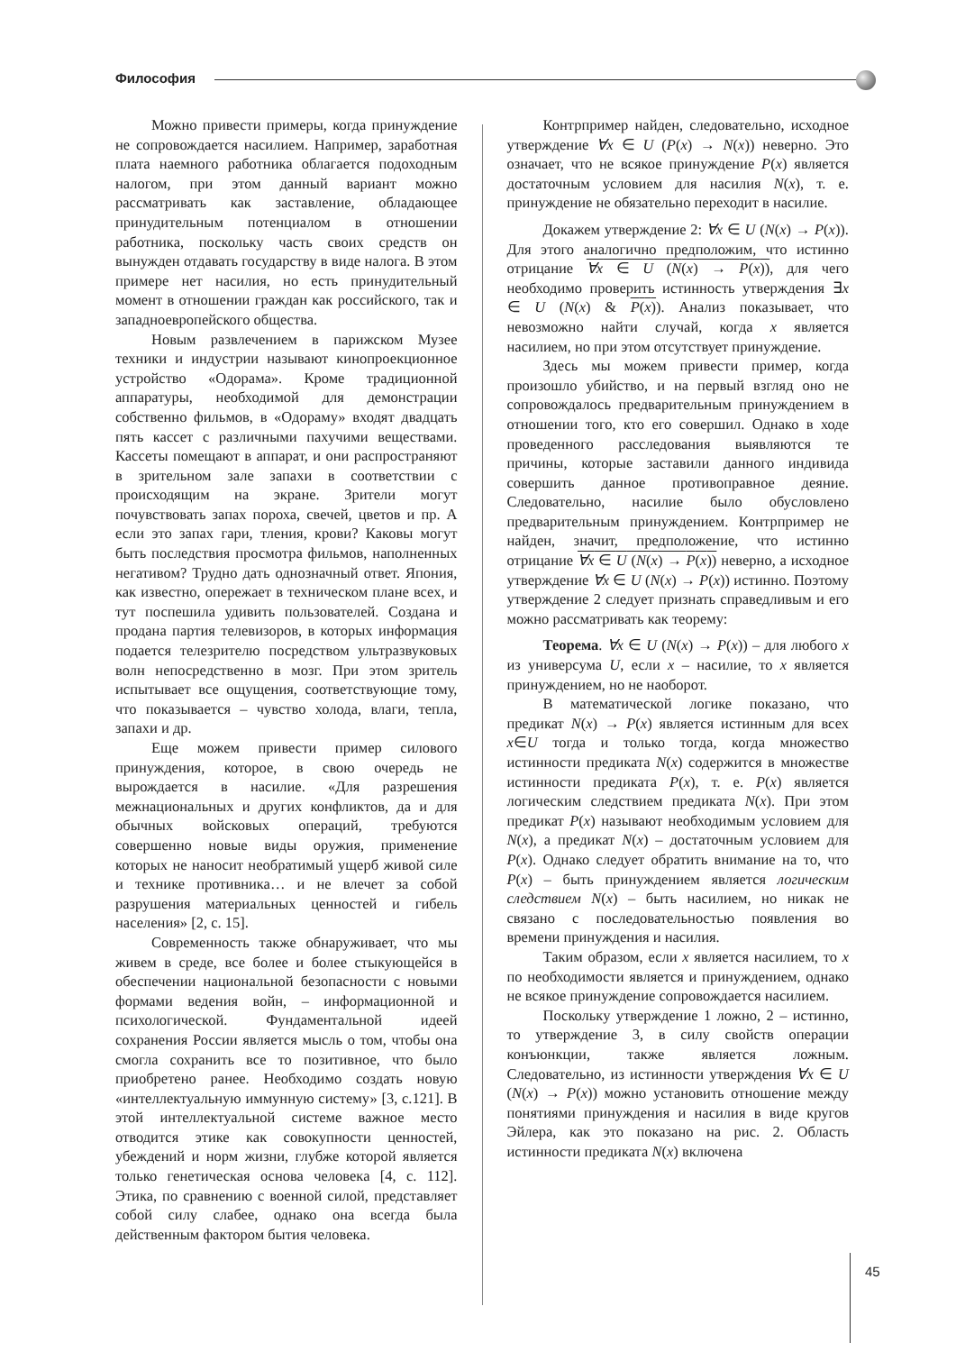Философия
Можно привести примеры, когда принуждение не сопровождается насилием. Например, заработная плата наемного работника облагается подоходным налогом, при этом данный вариант можно рассматривать как заставление, обладающее принудительным потенциалом в отношении работника, поскольку часть своих средств он вынужден отдавать государству в виде налога. В этом примере нет насилия, но есть принудительный момент в отношении граждан как российского, так и западноевропейского общества.
Новым развлечением в парижском Музее техники и индустрии называют кинопроекционное устройство «Одорама». Кроме традиционной аппаратуры, необходимой для демонстрации собственно фильмов, в «Одораму» входят двадцать пять кассет с различными пахучими веществами. Кассеты помещают в аппарат, и они распространяют в зрительном зале запахи в соответствии с происходящим на экране. Зрители могут почувствовать запах пороха, свечей, цветов и пр. А если это запах гари, тления, крови? Каковы могут быть последствия просмотра фильмов, наполненных негативом? Трудно дать однозначный ответ. Япония, как известно, опережает в техническом плане всех, и тут поспешила удивить пользователей. Создана и продана партия телевизоров, в которых информация подается телезрителю посредством ультразвуковых волн непосредственно в мозг. При этом зритель испытывает все ощущения, соответствующие тому, что показывается – чувство холода, влаги, тепла, запахи и др.
Еще можем привести пример силового принуждения, которое, в свою очередь не вырождается в насилие. «Для разрешения межнациональных и других конфликтов, да и для обычных войсковых операций, требуются совершенно новые виды оружия, применение которых не наносит необратимый ущерб живой силе и технике противника… и не влечет за собой разрушения материальных ценностей и гибель населения» [2, с. 15].
Современность также обнаруживает, что мы живем в среде, все более и более стыкующейся в обеспечении национальной безопасности с новыми формами ведения войн, – информационной и психологической. Фундаментальной идеей сохранения России является мысль о том, чтобы она смогла сохранить все то позитивное, что было приобретено ранее. Необходимо создать новую «интеллектуальную иммунную систему» [3, с.121]. В этой интеллектуальной системе важное место отводится этике как совокупности ценностей, убеждений и норм жизни, глубже которой является только генетическая основа человека [4, с. 112]. Этика, по сравнению с военной силой, представляет собой силу слабее, однако она всегда была действенным фактором бытия человека.
Контрпример найден, следовательно, исходное утверждение ∀x ∈ U (P(x) → N(x)) неверно. Это означает, что не всякое принуждение P(x) является достаточным условием для насилия N(x), т. е. принуждение не обязательно переходит в насилие.
Докажем утверждение 2: ∀x ∈ U (N(x) → P(x)). Для этого аналогично предположим, что истинно отрицание ∀x ∈ U (N(x) → P(x)), для чего необходимо проверить истинность утверждения ∃x ∈ U (N(x) & P(x)). Анализ показывает, что невозможно найти случай, когда x является насилием, но при этом отсутствует принуждение.
Здесь мы можем привести пример, когда произошло убийство, и на первый взгляд оно не сопровождалось предварительным принуждением в отношении того, кто его совершил. Однако в ходе проведенного расследования выявляются те причины, которые заставили данного индивида совершить данное противоправное деяние. Следовательно, насилие было обусловлено предварительным принуждением. Контрпример не найден, значит, предположение, что истинно отрицание ∀x ∈ U (N(x) → P(x)) неверно, а исходное утверждение ∀x ∈ U (N(x) → P(x)) истинно. Поэтому утверждение 2 следует признать справедливым и его можно рассматривать как теорему:
Теорема. ∀x ∈ U (N(x) → P(x)) – для любого x из универсума U, если x – насилие, то x является принуждением, но не наоборот.
В математической логике показано, что предикат N(x) → P(x) является истинным для всех x∈U тогда и только тогда, когда множество истинности предиката N(x) содержится в множестве истинности предиката P(x), т. е. P(x) является логическим следствием предиката N(x). При этом предикат P(x) называют необходимым условием для N(x), а предикат N(x) – достаточным условием для P(x). Однако следует обратить внимание на то, что P(x) – быть принуждением является логическим следствием N(x) – быть насилием, но никак не связано с последовательностью появления во времени принуждения и насилия.
Таким образом, если x является насилием, то x по необходимости является и принуждением, однако не всякое принуждение сопровождается насилием.
Поскольку утверждение 1 ложно, 2 – истинно, то утверждение 3, в силу свойств операции конъюнкции, также является ложным. Следовательно, из истинности утверждения ∀x ∈ U (N(x) → P(x)) можно установить отношение между понятиями принуждения и насилия в виде кругов Эйлера, как это показано на рис. 2. Область истинности предиката N(x) включена
45